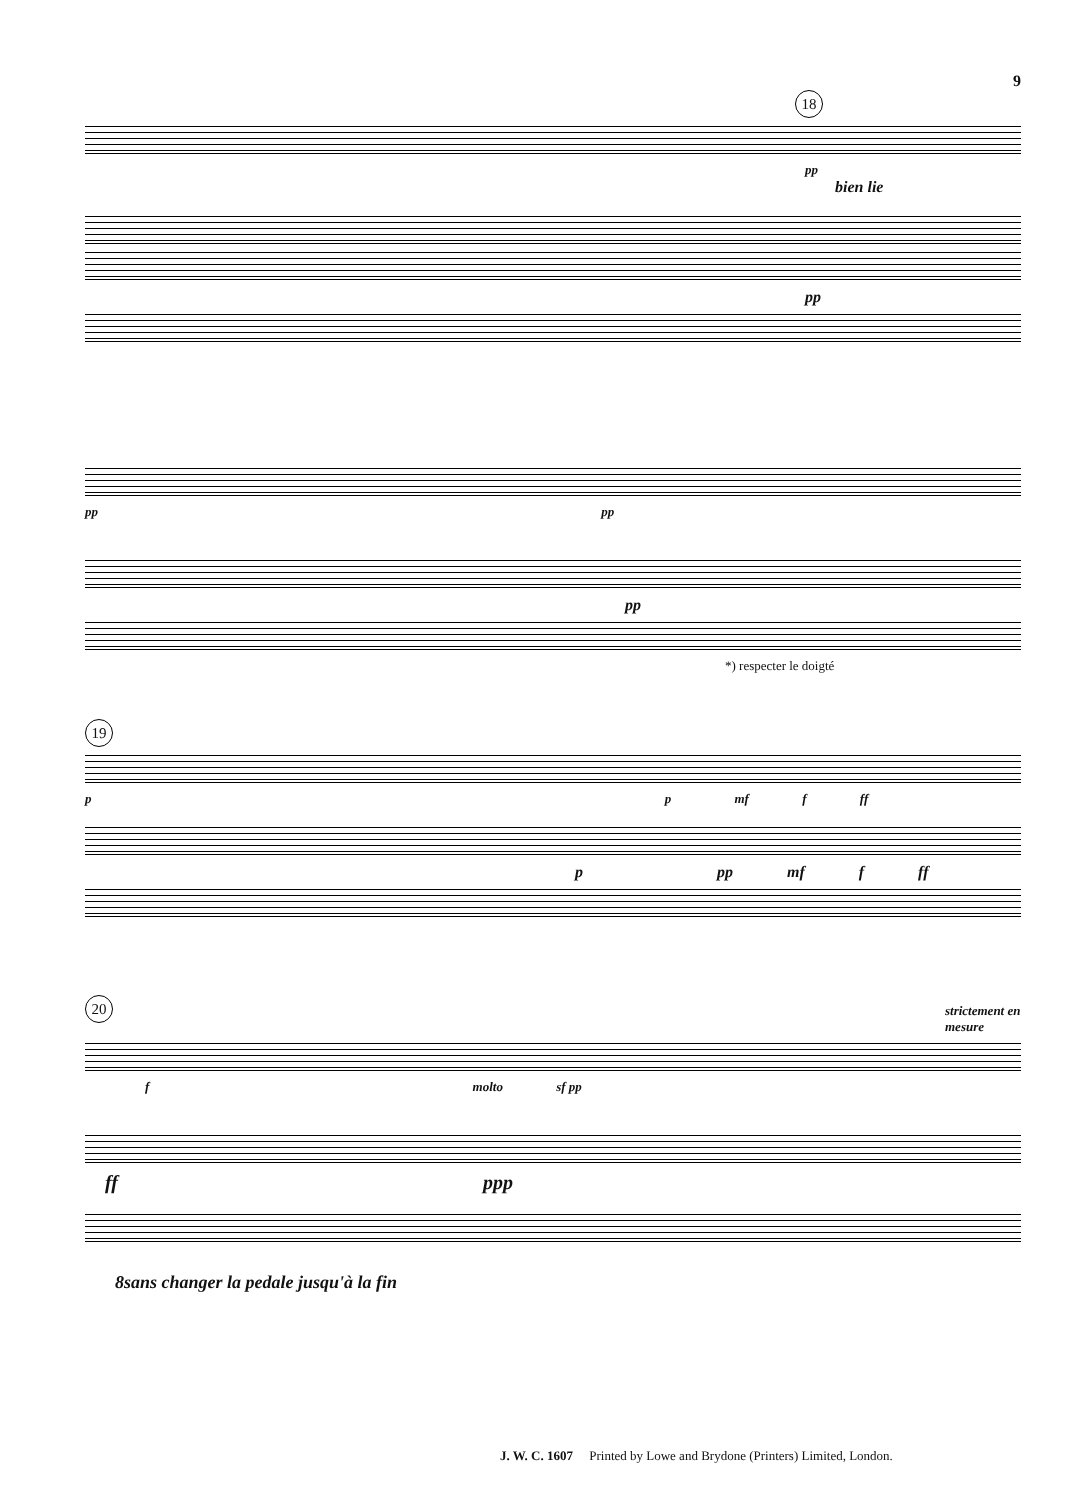9
18
pp
bien lie
pp
pp pp
pp
*) respecter le doigté
19
p p mf f ff
p pp mf f ff
20
strictement en mesure
f molto sf pp
ff ppp
8sans changer la pedale jusqu'à la fin
J. W. C. 1607 Printed by Lowe and Brydone (Printers) Limited, London.